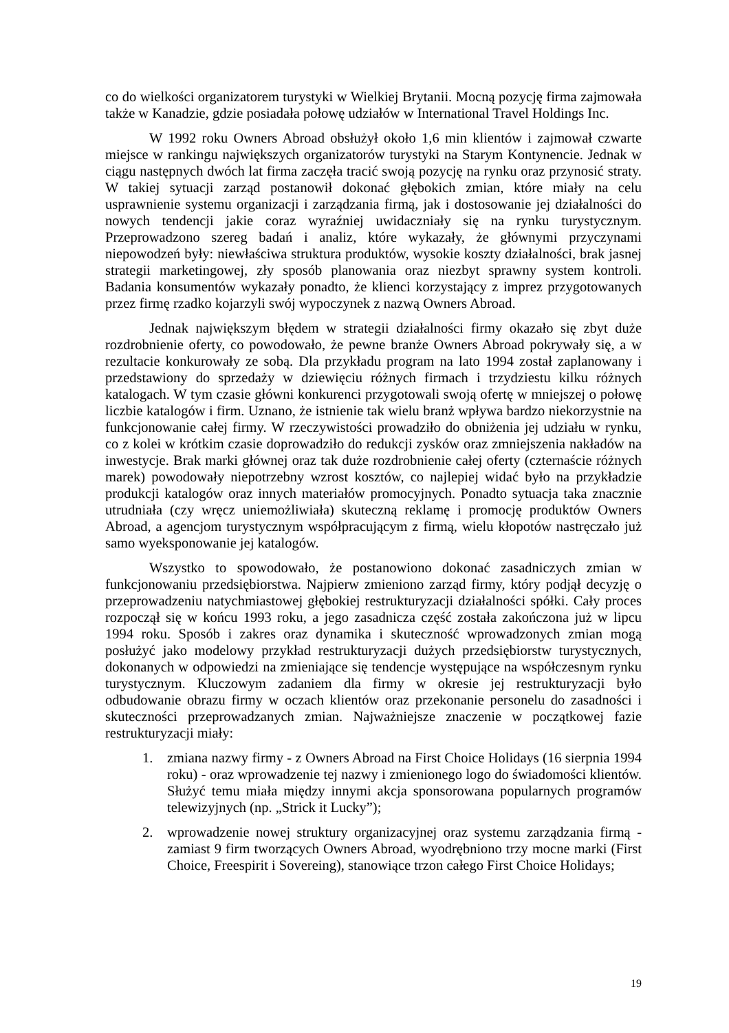co do wielkości organizatorem turystyki w Wielkiej Brytanii. Mocną pozycję firma zajmowała także w Kanadzie, gdzie posiadała połowę udziałów w International Travel Holdings Inc.
W 1992 roku Owners Abroad obsłużył około 1,6 min klientów i zajmował czwarte miejsce w rankingu największych organizatorów turystyki na Starym Kontynencie. Jednak w ciągu następnych dwóch lat firma zaczęła tracić swoją pozycję na rynku oraz przynosić straty. W takiej sytuacji zarząd postanowił dokonać głębokich zmian, które miały na celu usprawnienie systemu organizacji i zarządzania firmą, jak i dostosowanie jej działalności do nowych tendencji jakie coraz wyraźniej uwidaczniały się na rynku turystycznym. Przeprowadzono szereg badań i analiz, które wykazały, że głównymi przyczynami niepowodzeń były: niewłaściwa struktura produktów, wysokie koszty działalności, brak jasnej strategii marketingowej, zły sposób planowania oraz niezbyt sprawny system kontroli. Badania konsumentów wykazały ponadto, że klienci korzystający z imprez przygotowanych przez firmę rzadko kojarzyli swój wypoczynek z nazwą Owners Abroad.
Jednak największym błędem w strategii działalności firmy okazało się zbyt duże rozdrobnienie oferty, co powodowało, że pewne branże Owners Abroad pokrywały się, a w rezultacie konkurowały ze sobą. Dla przykładu program na lato 1994 został zaplanowany i przedstawiony do sprzedaży w dziewięciu różnych firmach i trzydziestu kilku różnych katalogach. W tym czasie główni konkurenci przygotowali swoją ofertę w mniejszej o połowę liczbie katalogów i firm. Uznano, że istnienie tak wielu branż wpływa bardzo niekorzystnie na funkcjonowanie całej firmy. W rzeczywistości prowadziło do obniżenia jej udziału w rynku, co z kolei w krótkim czasie doprowadziło do redukcji zysków oraz zmniejszenia nakładów na inwestycje. Brak marki głównej oraz tak duże rozdrobnienie całej oferty (czternaście różnych marek) powodowały niepotrzebny wzrost kosztów, co najlepiej widać było na przykładzie produkcji katalogów oraz innych materiałów promocyjnych. Ponadto sytuacja taka znacznie utrudniała (czy wręcz uniemożliwiała) skuteczną reklamę i promocję produktów Owners Abroad, a agencjom turystycznym współpracującym z firmą, wielu kłopotów nastręczało już samo wyeksponowanie jej katalogów.
Wszystko to spowodowało, że postanowiono dokonać zasadniczych zmian w funkcjonowaniu przedsiębiorstwa. Najpierw zmieniono zarząd firmy, który podjął decyzję o przeprowadzeniu natychmiastowej głębokiej restrukturyzacji działalności spółki. Cały proces rozpoczął się w końcu 1993 roku, a jego zasadnicza część została zakończona już w lipcu 1994 roku. Sposób i zakres oraz dynamika i skuteczność wprowadzonych zmian mogą posłużyć jako modelowy przykład restrukturyzacji dużych przedsiębiorstw turystycznych, dokonanych w odpowiedzi na zmieniające się tendencje występujące na współczesnym rynku turystycznym. Kluczowym zadaniem dla firmy w okresie jej restrukturyzacji było odbudowanie obrazu firmy w oczach klientów oraz przekonanie personelu do zasadności i skuteczności przeprowadzanych zmian. Najważniejsze znaczenie w początkowej fazie restrukturyzacji miały:
1. zmiana nazwy firmy - z Owners Abroad na First Choice Holidays (16 sierpnia 1994 roku) - oraz wprowadzenie tej nazwy i zmienionego logo do świadomości klientów. Służyć temu miała między innymi akcja sponsorowana popularnych programów telewizyjnych (np. „Strick it Lucky”);
2. wprowadzenie nowej struktury organizacyjnej oraz systemu zarządzania firmą - zamiast 9 firm tworzących Owners Abroad, wyodrębniono trzy mocne marki (First Choice, Freespirit i Sovereing), stanowiące trzon całego First Choice Holidays;
19